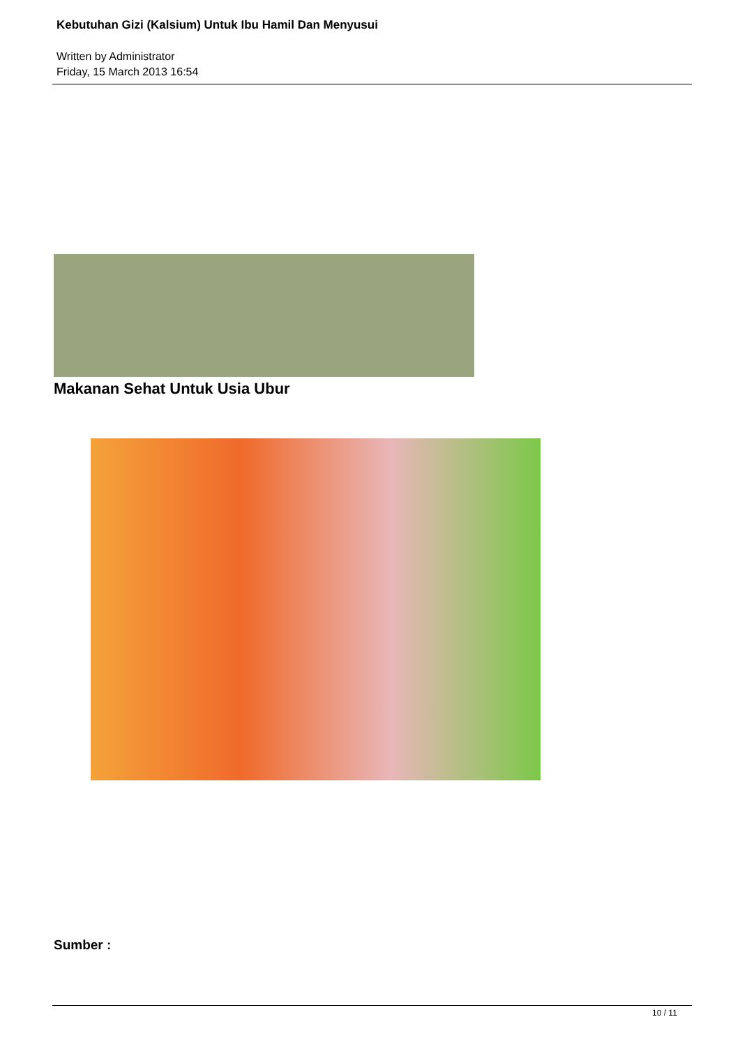Kebutuhan Gizi (Kalsium) Untuk Ibu Hamil Dan Menyusui
Written by Administrator
Friday, 15 March 2013 16:54
Makanan Sehat Untuk Usia Ubur
Sumber :
10 / 11